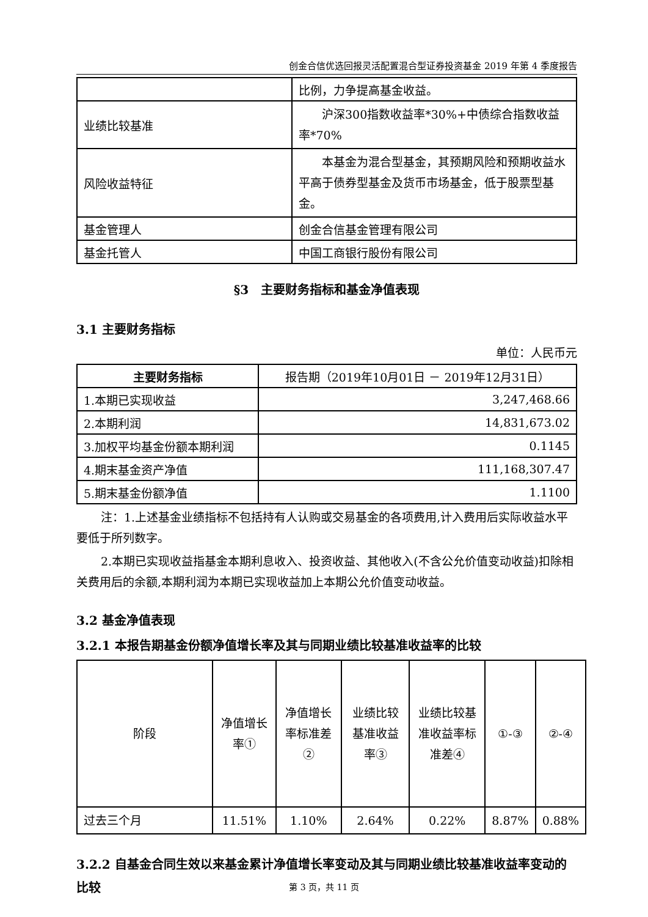创金合信优选回报灵活配置混合型证券投资基金 2019 年第 4 季度报告
| | 比例，力争提高基金收益。 |
| 业绩比较基准 | 沪深300指数收益率*30%+中债综合指数收益率*70% |
| 风险收益特征 | 本基金为混合型基金，其预期风险和预期收益水平高于债券型基金及货币市场基金，低于股票型基金。 |
| 基金管理人 | 创金合信基金管理有限公司 |
| 基金托管人 | 中国工商银行股份有限公司 |
§3　主要财务指标和基金净值表现
3.1 主要财务指标
单位：人民币元
| 主要财务指标 | 报告期（2019年10月01日 － 2019年12月31日） |
| 1.本期已实现收益 | 3,247,468.66 |
| 2.本期利润 | 14,831,673.02 |
| 3.加权平均基金份额本期利润 | 0.1145 |
| 4.期末基金资产净值 | 111,168,307.47 |
| 5.期末基金份额净值 | 1.1100 |
注：1.上述基金业绩指标不包括持有人认购或交易基金的各项费用,计入费用后实际收益水平要低于所列数字。
2.本期已实现收益指基金本期利息收入、投资收益、其他收入(不含公允价值变动收益)扣除相关费用后的余额,本期利润为本期已实现收益加上本期公允价值变动收益。
3.2 基金净值表现
3.2.1 本报告期基金份额净值增长率及其与同期业绩比较基准收益率的比较
| 阶段 | 净值增长率① | 净值增长率标准差② | 业绩比较基准收益率③ | 业绩比较基准收益率标准差④ | ①-③ | ②-④ |
| 过去三个月 | 11.51% | 1.10% | 2.64% | 0.22% | 8.87% | 0.88% |
3.2.2 自基金合同生效以来基金累计净值增长率变动及其与同期业绩比较基准收益率变动的比较
第 3 页，共 11 页